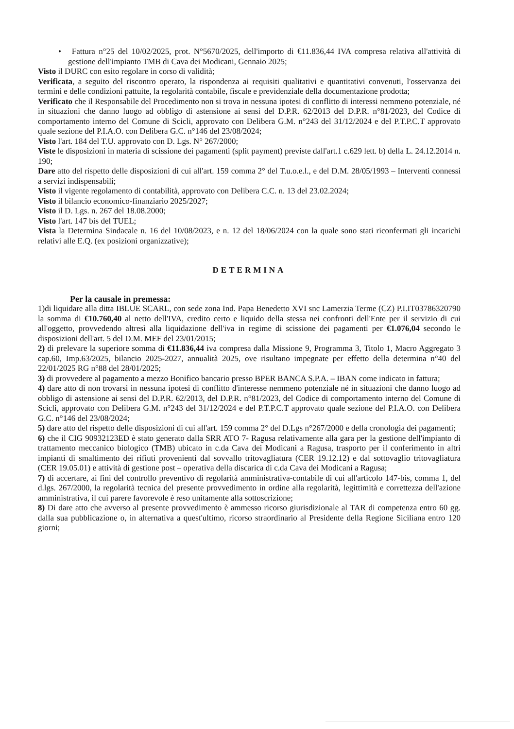• Fattura n°25 del 10/02/2025, prot. N°5670/2025, dell'importo di €11.836,44 IVA compresa relativa all'attività di gestione dell'impianto TMB di Cava dei Modicani, Gennaio 2025;
Visto il DURC con esito regolare in corso di validità;
Verificata, a seguito del riscontro operato, la rispondenza ai requisiti qualitativi e quantitativi convenuti, l'osservanza dei termini e delle condizioni pattuite, la regolarità contabile, fiscale e previdenziale della documentazione prodotta;
Verificato che il Responsabile del Procedimento non si trova in nessuna ipotesi di conflitto di interessi nemmeno potenziale, né in situazioni che danno luogo ad obbligo di astensione ai sensi del D.P.R. 62/2013 del D.P.R. n°81/2023, del Codice di comportamento interno del Comune di Scicli, approvato con Delibera G.M. n°243 del 31/12/2024 e del P.T.P.C.T approvato quale sezione del P.I.A.O. con Delibera G.C. n°146 del 23/08/2024;
Visto l'art. 184 del T.U. approvato con D. Lgs. N° 267/2000;
Viste le disposizioni in materia di scissione dei pagamenti (split payment) previste dall'art.1 c.629 lett. b) della L. 24.12.2014 n. 190;
Dare atto del rispetto delle disposizioni di cui all'art. 159 comma 2° del T.u.o.e.l., e del D.M. 28/05/1993 – Interventi connessi a servizi indispensabili;
Visto il vigente regolamento di contabilità, approvato con Delibera C.C. n. 13 del 23.02.2024;
Visto il bilancio economico-finanziario 2025/2027;
Visto il D. Lgs. n. 267 del 18.08.2000;
Visto l'art. 147 bis del TUEL;
Vista la Determina Sindacale n. 16 del 10/08/2023, e n. 12 del 18/06/2024 con la quale sono stati riconfermati gli incarichi relativi alle E.Q. (ex posizioni organizzative);
DETERMINA
Per la causale in premessa:
1)di liquidare alla ditta IBLUE SCARL, con sede zona Ind. Papa Benedetto XVI snc Lamerzia Terme (CZ) P.I.IT03786320790 la somma di €10.760,40 al netto dell'IVA, credito certo e liquido della stessa nei confronti dell'Ente per il servizio di cui all'oggetto, provvedendo altresì alla liquidazione dell'iva in regime di scissione dei pagamenti per €1.076,04 secondo le disposizioni dell'art. 5 del D.M. MEF del 23/01/2015;
2) di prelevare la superiore somma di €11.836,44 iva compresa dalla Missione 9, Programma 3, Titolo 1, Macro Aggregato 3 cap.60, Imp.63/2025, bilancio 2025-2027, annualità 2025, ove risultano impegnate per effetto della determina n°40 del 22/01/2025 RG n°88 del 28/01/2025;
3) di provvedere al pagamento a mezzo Bonifico bancario presso BPER BANCA S.P.A. – IBAN come indicato in fattura;
4) dare atto di non trovarsi in nessuna ipotesi di conflitto d'interesse nemmeno potenziale né in situazioni che danno luogo ad obbligo di astensione ai sensi del D.P.R. 62/2013, del D.P.R. n°81/2023, del Codice di comportamento interno del Comune di Scicli, approvato con Delibera G.M. n°243 del 31/12/2024 e del P.T.P.C.T approvato quale sezione del P.I.A.O. con Delibera G.C. n°146 del 23/08/2024;
5) dare atto del rispetto delle disposizioni di cui all'art. 159 comma 2° del D.Lgs n°267/2000 e della cronologia dei pagamenti;
6) che il CIG 90932123ED è stato generato dalla SRR ATO 7- Ragusa relativamente alla gara per la gestione dell'impianto di trattamento meccanico biologico (TMB) ubicato in c.da Cava dei Modicani a Ragusa, trasporto per il conferimento in altri impianti di smaltimento dei rifiuti provenienti dal sovvallo tritovagliatura (CER 19.12.12) e dal sottovaglio tritovagliatura (CER 19.05.01) e attività di gestione post – operativa della discarica di c.da Cava dei Modicani a Ragusa;
7) di accertare, ai fini del controllo preventivo di regolarità amministrativa-contabile di cui all'articolo 147-bis, comma 1, del d.lgs. 267/2000, la regolarità tecnica del presente provvedimento in ordine alla regolarità, legittimità e correttezza dell'azione amministrativa, il cui parere favorevole è reso unitamente alla sottoscrizione;
8) Di dare atto che avverso al presente provvedimento è ammesso ricorso giurisdizionale al TAR di competenza entro 60 gg. dalla sua pubblicazione o, in alternativa a quest'ultimo, ricorso straordinario al Presidente della Regione Siciliana entro 120 giorni;